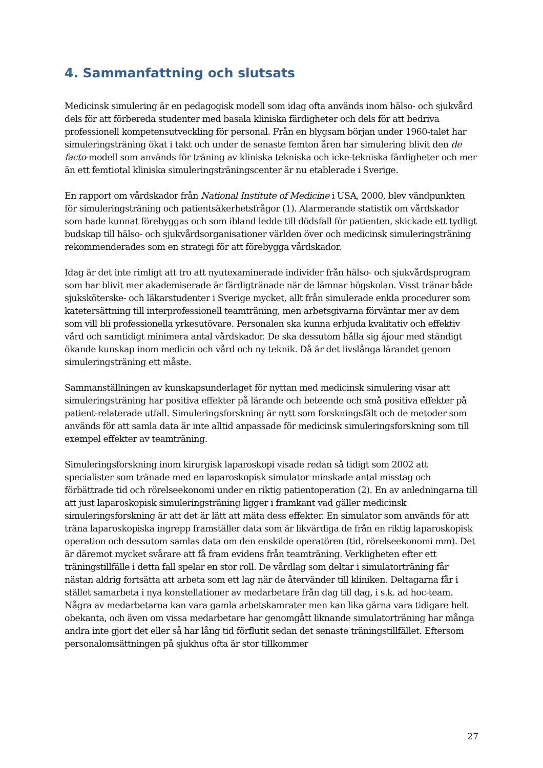4. Sammanfattning och slutsats
Medicinsk simulering är en pedagogisk modell som idag ofta används inom hälso- och sjukvård dels för att förbereda studenter med basala kliniska färdigheter och dels för att bedriva professionell kompetensutveckling för personal. Från en blygsam början under 1960-talet har simuleringsträning ökat i takt och under de senaste femton åren har simulering blivit den de facto-modell som används för träning av kliniska tekniska och icke-tekniska färdigheter och mer än ett femtiotal kliniska simuleringsträningscenter är nu etablerade i Sverige.
En rapport om vårdskador från National Institute of Medicine i USA, 2000, blev vändpunkten för simuleringsträning och patientsäkerhetsfrågor (1). Alarmerande statistik om vårdskador som hade kunnat förebyggas och som ibland ledde till dödsfall för patienten, skickade ett tydligt budskap till hälso- och sjukvårdsorganisationer världen över och medicinsk simuleringsträning rekommenderades som en strategi för att förebygga vårdskador.
Idag är det inte rimligt att tro att nyutexaminerade individer från hälso- och sjukvårdsprogram som har blivit mer akademiserade är färdigtränade när de lämnar högskolan. Visst tränar både sjuksköterske- och läkarstudenter i Sverige mycket, allt från simulerade enkla procedurer som katetersättning till interprofessionell teamträning, men arbetsgivarna förväntar mer av dem som vill bli professionella yrkesutövare. Personalen ska kunna erbjuda kvalitativ och effektiv vård och samtidigt minimera antal vårdskador. De ska dessutom hålla sig ájour med ständigt ökande kunskap inom medicin och vård och ny teknik. Då är det livslånga lärandet genom simuleringsträning ett måste.
Sammanställningen av kunskapsunderlaget för nyttan med medicinsk simulering visar att simuleringsträning har positiva effekter på lärande och beteende och små positiva effekter på patient-relaterade utfall. Simuleringsforskning är nytt som forskningsfält och de metoder som används för att samla data är inte alltid anpassade för medicinsk simuleringsforskning som till exempel effekter av teamträning.
Simuleringsforskning inom kirurgisk laparoskopi visade redan så tidigt som 2002 att specialister som tränade med en laparoskopisk simulator minskade antal misstag och förbättrade tid och rörelseekonomi under en riktig patientoperation (2). En av anledningarna till att just laparoskopisk simuleringsträning ligger i framkant vad gäller medicinsk simuleringsforskning är att det är lätt att mäta dess effekter. En simulator som används för att träna laparoskopiska ingrepp framställer data som är likvärdiga de från en riktig laparoskopisk operation och dessutom samlas data om den enskilde operatören (tid, rörelseekonomi mm). Det är däremot mycket svårare att få fram evidens från teamträning. Verkligheten efter ett träningstillfälle i detta fall spelar en stor roll. De vårdlag som deltar i simulatorträning får nästan aldrig fortsätta att arbeta som ett lag när de återvänder till kliniken. Deltagarna får i stället samarbeta i nya konstellationer av medarbetare från dag till dag, i s.k. ad hoc-team. Några av medarbetarna kan vara gamla arbetskamrater men kan lika gärna vara tidigare helt obekanta, och även om vissa medarbetare har genomgått liknande simulatorträning har många andra inte gjort det eller så har lång tid förflutit sedan det senaste träningstillfället. Eftersom personalomsättningen på sjukhus ofta är stor tillkommer
27